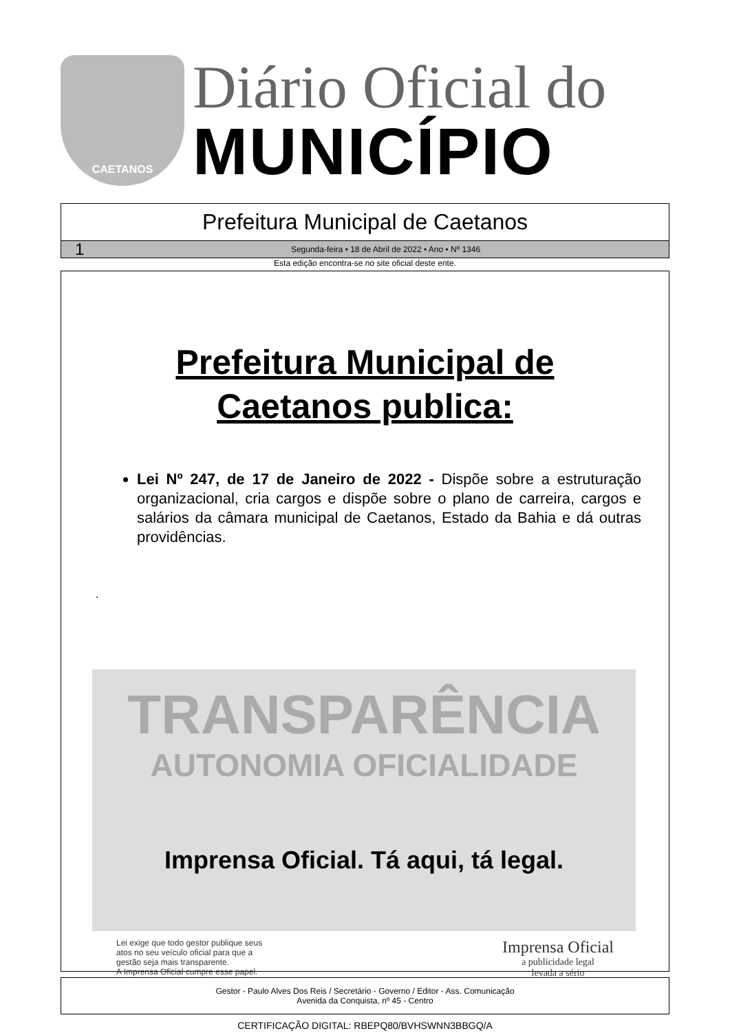CAETANOS
Diário Oficial do
MUNICÍPIO
Prefeitura Municipal de Caetanos
1 Segunda-feira • 18 de Abril de 2022 • Ano • Nº 1346
Esta edição encontra-se no site oficial deste ente.
Prefeitura Municipal de
Caetanos publica:
Lei Nº 247, de 17 de Janeiro de 2022 - Dispõe sobre a estruturação organizacional, cria cargos e dispõe sobre o plano de carreira, cargos e salários da câmara municipal de Caetanos, Estado da Bahia e dá outras providências.
.
TRANSPARÊNCIA
AUTONOMIA OFICIALIDADE
Imprensa Oficial. Tá aqui, tá legal.
Lei exige que todo gestor publique seus
atos no seu veículo oficial para que a
gestão seja mais transparente.
A Imprensa Oficial cumpre esse papel.
Imprensa Oficial
a publicidade legal
levada a sério
Gestor - Paulo Alves Dos Reis / Secretário - Governo / Editor - Ass. Comunicação
Avenida da Conquista, nº 45 - Centro
CERTIFICAÇÃO DIGITAL: RBEPQ80/BVHSWNN3BBGQ/A